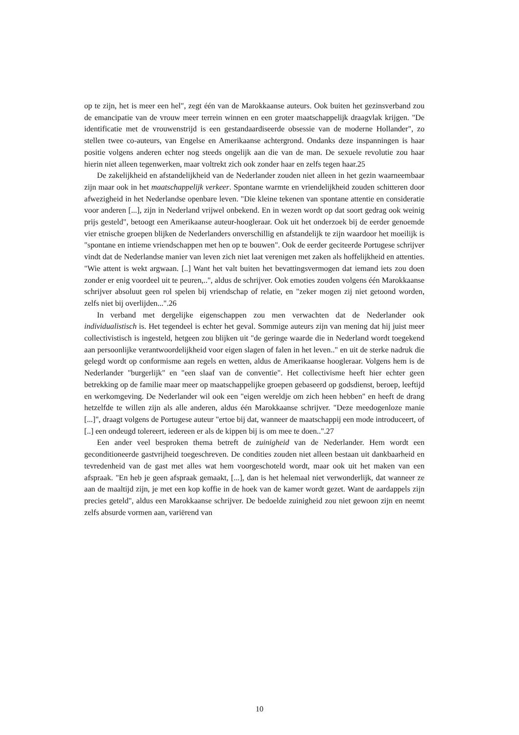op te zijn, het is meer een hel", zegt één van de Marokkaanse auteurs. Ook buiten het gezinsverband zou de emancipatie van de vrouw meer terrein winnen en een groter maatschappelijk draagvlak krijgen. "De identificatie met de vrouwenstrijd is een gestandaardiseerde obsessie van de moderne Hollander", zo stellen twee co-auteurs, van Engelse en Amerikaanse achtergrond. Ondanks deze inspanningen is haar positie volgens anderen echter nog steeds ongelijk aan die van de man. De sexuele revolutie zou haar hierin niet alleen tegenwerken, maar voltrekt zich ook zonder haar en zelfs tegen haar.25
De zakelijkheid en afstandelijkheid van de Nederlander zouden niet alleen in het gezin waarneembaar zijn maar ook in het maatschappelijk verkeer. Spontane warmte en vriendelijkheid zouden schitteren door afwezigheid in het Nederlandse openbare leven. "Die kleine tekenen van spontane attentie en consideratie voor anderen [...], zijn in Nederland vrijwel onbekend. En in wezen wordt op dat soort gedrag ook weinig prijs gesteld", betoogt een Amerikaanse auteur-hoogleraar. Ook uit het onderzoek bij de eerder genoemde vier etnische groepen blijken de Nederlanders onverschillig en afstandelijk te zijn waardoor het moeilijk is "spontane en intieme vriendschappen met hen op te bouwen". Ook de eerder geciteerde Portugese schrijver vindt dat de Nederlandse manier van leven zich niet laat verenigen met zaken als hoffelijkheid en attenties. "Wie attent is wekt argwaan. [..] Want het valt buiten het bevattingsvermogen dat iemand iets zou doen zonder er enig voordeel uit te peuren,..", aldus de schrijver. Ook emoties zouden volgens één Marokkaanse schrijver absoluut geen rol spelen bij vriendschap of relatie, en "zeker mogen zij niet getoond worden, zelfs niet bij overlijden...".26
In verband met dergelijke eigenschappen zou men verwachten dat de Nederlander ook individualistisch is. Het tegendeel is echter het geval. Sommige auteurs zijn van mening dat hij juist meer collectivistisch is ingesteld, hetgeen zou blijken uit "de geringe waarde die in Nederland wordt toegekend aan persoonlijke verantwoordelijkheid voor eigen slagen of falen in het leven.." en uit de sterke nadruk die gelegd wordt op conformisme aan regels en wetten, aldus de Amerikaanse hoogleraar. Volgens hem is de Nederlander "burgerlijk" en "een slaaf van de conventie". Het collectivisme heeft hier echter geen betrekking op de familie maar meer op maatschappelijke groepen gebaseerd op godsdienst, beroep, leeftijd en werkomgeving. De Nederlander wil ook een "eigen wereldje om zich heen hebben" en heeft de drang hetzelfde te willen zijn als alle anderen, aldus één Marokkaanse schrijver. "Deze meedogenloze manie [...]", draagt volgens de Portugese auteur "ertoe bij dat, wanneer de maatschappij een mode introduceert, of [..] een ondeugd tolereert, iedereen er als de kippen bij is om mee te doen..".27
Een ander veel besproken thema betreft de zuinigheid van de Nederlander. Hem wordt een geconditioneerde gastvrijheid toegeschreven. De condities zouden niet alleen bestaan uit dankbaarheid en tevredenheid van de gast met alles wat hem voorgeschoteld wordt, maar ook uit het maken van een afspraak. "En heb je geen afspraak gemaakt, [...], dan is het helemaal niet verwonderlijk, dat wanneer ze aan de maaltijd zijn, je met een kop koffie in de hoek van de kamer wordt gezet. Want de aardappels zijn precies geteld", aldus een Marokkaanse schrijver. De bedoelde zuinigheid zou niet gewoon zijn en neemt zelfs absurde vormen aan, variërend van
10